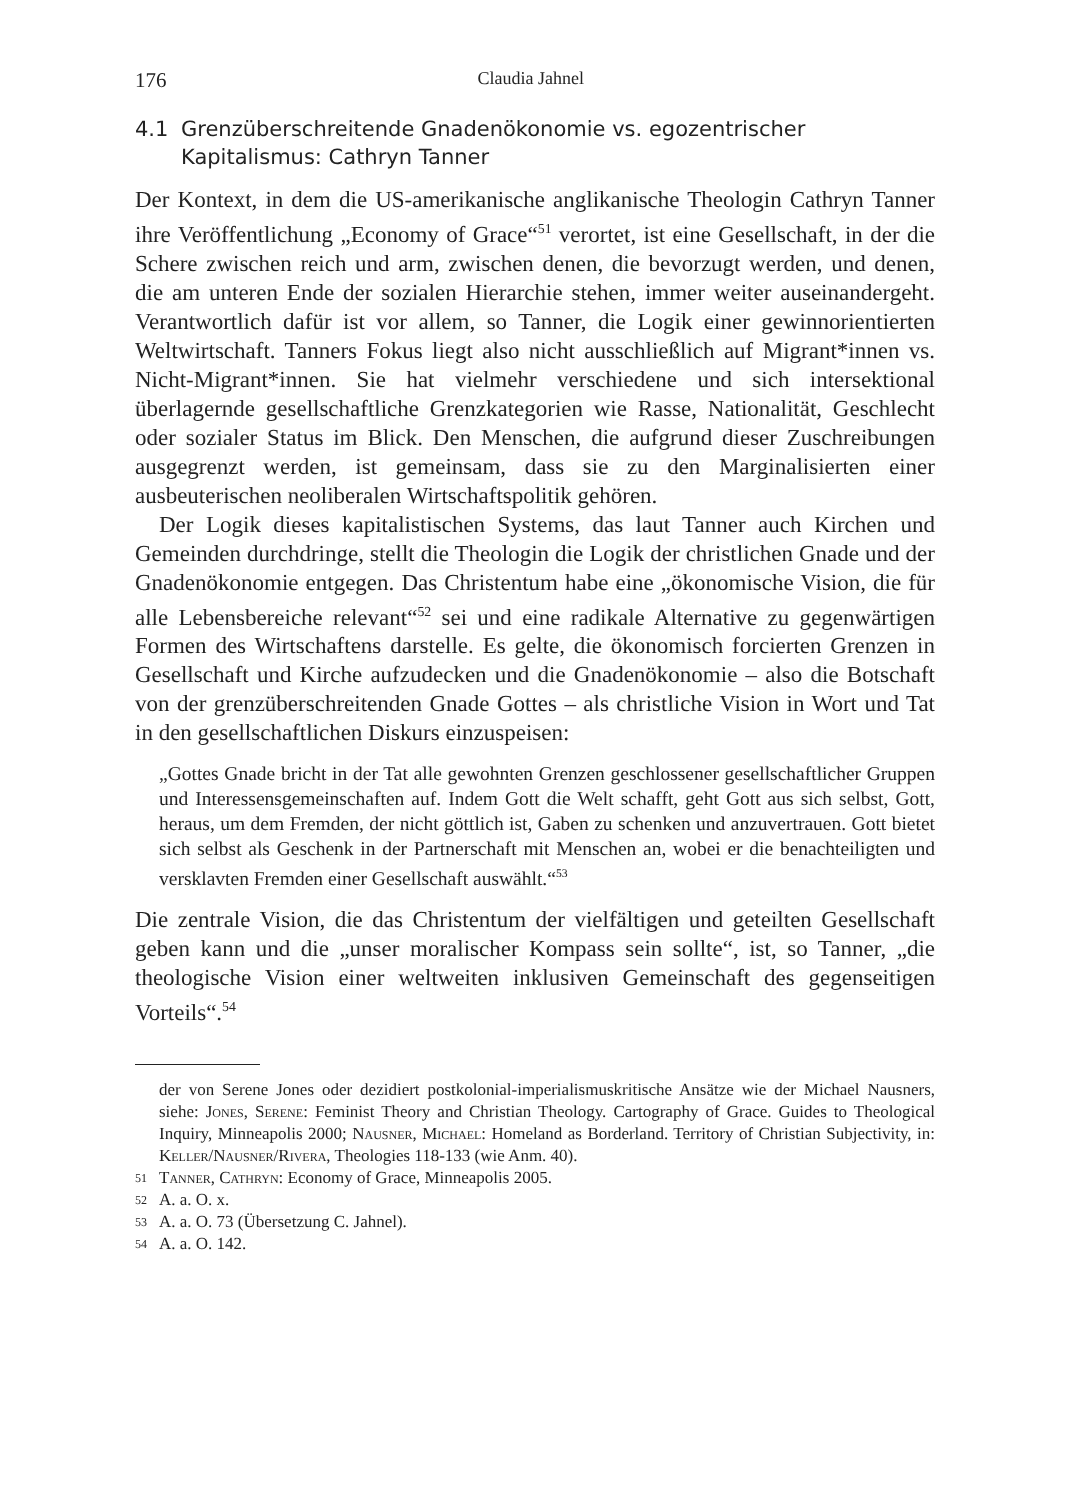176 Claudia Jahnel
4.1 Grenzüberschreitende Gnadenökonomie vs. egozentrischer Kapitalismus: Cathryn Tanner
Der Kontext, in dem die US-amerikanische anglikanische Theologin Cathryn Tanner ihre Veröffentlichung „Economy of Grace“<sup>51</sup> verortet, ist eine Gesellschaft, in der die Schere zwischen reich und arm, zwischen denen, die bevorzugt werden, und denen, die am unteren Ende der sozialen Hierarchie stehen, immer weiter auseinandergeht. Verantwortlich dafür ist vor allem, so Tanner, die Logik einer gewinnorientierten Weltwirtschaft. Tanners Fokus liegt also nicht ausschließlich auf Migrant*innen vs. Nicht-Migrant*innen. Sie hat vielmehr verschiedene und sich intersektional überlagernde gesellschaftliche Grenzkategorien wie Rasse, Nationalität, Geschlecht oder sozialer Status im Blick. Den Menschen, die aufgrund dieser Zuschreibungen ausgegrenzt werden, ist gemeinsam, dass sie zu den Marginalisierten einer ausbeuterischen neoliberalen Wirtschaftspolitik gehören.
Der Logik dieses kapitalistischen Systems, das laut Tanner auch Kirchen und Gemeinden durchdringe, stellt die Theologin die Logik der christlichen Gnade und der Gnadenökonomie entgegen. Das Christentum habe eine „ökonomische Vision, die für alle Lebensbereiche relevant“<sup>52</sup> sei und eine radikale Alternative zu gegenwärtigen Formen des Wirtschaftens darstelle. Es gelte, die ökonomisch forcierten Grenzen in Gesellschaft und Kirche aufzudecken und die Gnadenökonomie – also die Botschaft von der grenzüberschreitenden Gnade Gottes – als christliche Vision in Wort und Tat in den gesellschaftlichen Diskurs einzuspeisen:
„Gottes Gnade bricht in der Tat alle gewohnten Grenzen geschlossener gesellschaftlicher Gruppen und Interessensgemeinschaften auf. Indem Gott die Welt schafft, geht Gott aus sich selbst, Gott, heraus, um dem Fremden, der nicht göttlich ist, Gaben zu schenken und anzuvertrauen. Gott bietet sich selbst als Geschenk in der Partnerschaft mit Menschen an, wobei er die benachteiligten und versklavten Fremden einer Gesellschaft auswählt.“<sup>53</sup>
Die zentrale Vision, die das Christentum der vielfältigen und geteilten Gesellschaft geben kann und die „unser moralischer Kompass sein sollte“, ist, so Tanner, „die theologische Vision einer weltweiten inklusiven Gemeinschaft des gegenseitigen Vorteils“.<sup>54</sup>
der von Serene Jones oder dezidiert postkolonial-imperialismuskritische Ansätze wie der Michael Nausners, siehe: Jones, Serene: Feminist Theory and Christian Theology. Cartography of Grace. Guides to Theological Inquiry, Minneapolis 2000; Nausner, Michael: Homeland as Borderland. Territory of Christian Subjectivity, in: Keller/Nausner/Rivera, Theologies 118-133 (wie Anm. 40).
51 Tanner, Cathryn: Economy of Grace, Minneapolis 2005.
52 A. a. O. x.
53 A. a. O. 73 (Übersetzung C. Jahnel).
54 A. a. O. 142.